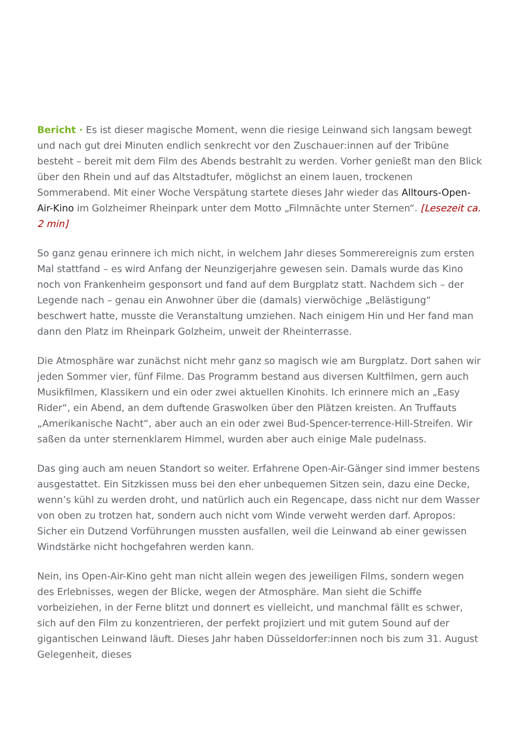Bericht · Es ist dieser magische Moment, wenn die riesige Leinwand sich langsam bewegt und nach gut drei Minuten endlich senkrecht vor den Zuschauer:innen auf der Tribüne besteht – bereit mit dem Film des Abends bestrahlt zu werden. Vorher genießt man den Blick über den Rhein und auf das Altstadtufer, möglichst an einem lauen, trockenen Sommerabend. Mit einer Woche Verspätung startete dieses Jahr wieder das Alltours-Open-Air-Kino im Golzheimer Rheinpark unter dem Motto „Filmnächte unter Sternen“. [Lesezeit ca. 2 min]
So ganz genau erinnere ich mich nicht, in welchem Jahr dieses Sommerereignis zum ersten Mal stattfand – es wird Anfang der Neunzigerjahre gewesen sein. Damals wurde das Kino noch von Frankenheim gesponsort und fand auf dem Burgplatz statt. Nachdem sich – der Legende nach – genau ein Anwohner über die (damals) vierwöchige „Belästigung“ beschwert hatte, musste die Veranstaltung umziehen. Nach einigem Hin und Her fand man dann den Platz im Rheinpark Golzheim, unweit der Rheinterrasse.
Die Atmosphäre war zunächst nicht mehr ganz so magisch wie am Burgplatz. Dort sahen wir jeden Sommer vier, fünf Filme. Das Programm bestand aus diversen Kultfilmen, gern auch Musikfilmen, Klassikern und ein oder zwei aktuellen Kinohits. Ich erinnere mich an „Easy Rider“, ein Abend, an dem duftende Graswolken über den Plätzen kreisten. An Truffauts „Amerikanische Nacht“, aber auch an ein oder zwei Bud-Spencer-terrence-Hill-Streifen. Wir saßen da unter sternenklarem Himmel, wurden aber auch einige Male pudelnass.
Das ging auch am neuen Standort so weiter. Erfahrene Open-Air-Gänger sind immer bestens ausgestattet. Ein Sitzkissen muss bei den eher unbequemen Sitzen sein, dazu eine Decke, wenn’s kühl zu werden droht, und natürlich auch ein Regencape, dass nicht nur dem Wasser von oben zu trotzen hat, sondern auch nicht vom Winde verweht werden darf. Apropos: Sicher ein Dutzend Vorführungen mussten ausfallen, weil die Leinwand ab einer gewissen Windstärke nicht hochgefahren werden kann.
Nein, ins Open-Air-Kino geht man nicht allein wegen des jeweiligen Films, sondern wegen des Erlebnisses, wegen der Blicke, wegen der Atmosphäre. Man sieht die Schiffe vorbeiziehen, in der Ferne blitzt und donnert es vielleicht, und manchmal fällt es schwer, sich auf den Film zu konzentrieren, der perfekt projiziert und mit gutem Sound auf der gigantischen Leinwand läuft. Dieses Jahr haben Düsseldorfer:innen noch bis zum 31. August Gelegenheit, dieses